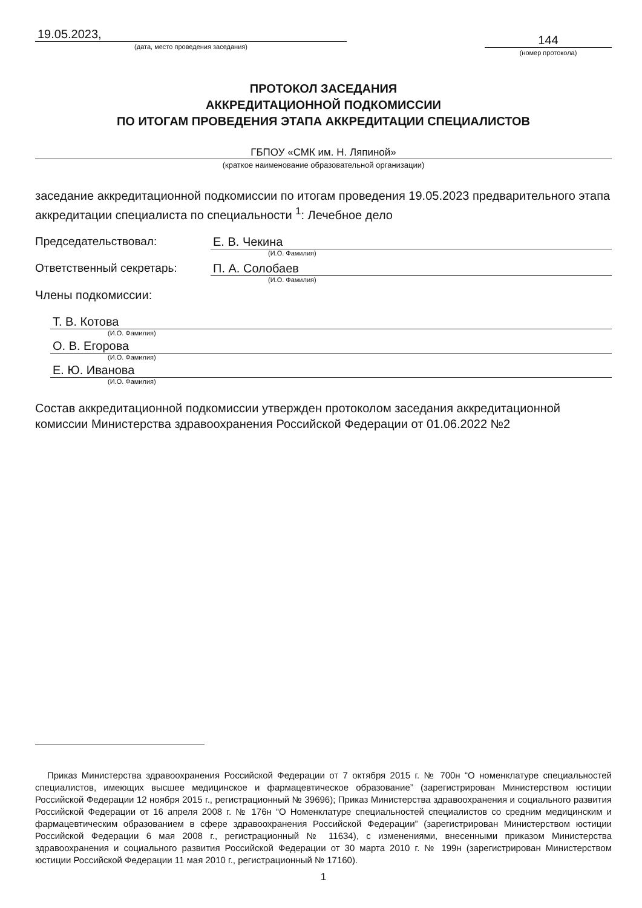19.05.2023,
(дата, место проведения заседания)
144
(номер протокола)
ПРОТОКОЛ ЗАСЕДАНИЯ
АККРЕДИТАЦИОННОЙ ПОДКОМИССИИ
ПО ИТОГАМ ПРОВЕДЕНИЯ ЭТАПА АККРЕДИТАЦИИ СПЕЦИАЛИСТОВ
ГБПОУ «СМК им. Н. Ляпиной»
(краткое наименование образовательной организации)
заседание аккредитационной подкомиссии по итогам проведения 19.05.2023 предварительного этапа аккредитации специалиста по специальности <sup>1</sup>: Лечебное дело
Председательствовал: Е. В. Чекина
(И.О. Фамилия)
Ответственный секретарь: П. А. Солобаев
(И.О. Фамилия)
Члены подкомиссии:
Т. В. Котова
(И.О. Фамилия)
О. В. Егорова
(И.О. Фамилия)
Е. Ю. Иванова
(И.О. Фамилия)
Состав аккредитационной подкомиссии утвержден протоколом заседания аккредитационной комиссии Министерства здравоохранения Российской Федерации от 01.06.2022 №2
Приказ Министерства здравоохранения Российской Федерации от 7 октября 2015 г. № 700н “О номенклатуре специальностей специалистов, имеющих высшее медицинское и фармацевтическое образование” (зарегистрирован Министерством юстиции Российской Федерации 12 ноября 2015 г., регистрационный № 39696); Приказ Министерства здравоохранения и социального развития Российской Федерации от 16 апреля 2008 г. № 176н “О Номенклатуре специальностей специалистов со средним медицинским и фармацевтическим образованием в сфере здравоохранения Российской Федерации” (зарегистрирован Министерством юстиции Российской Федерации 6 мая 2008 г., регистрационный № 11634), с изменениями, внесенными приказом Министерства здравоохранения и социального развития Российской Федерации от 30 марта 2010 г. № 199н (зарегистрирован Министерством юстиции Российской Федерации 11 мая 2010 г., регистрационный № 17160).
1